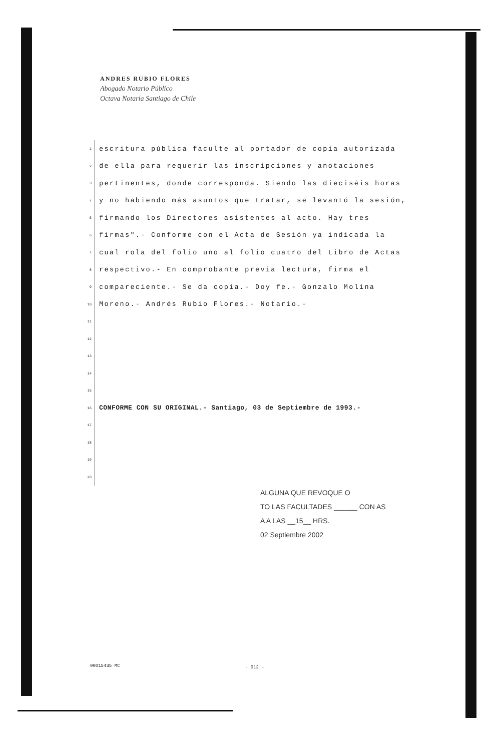ANDRES RUBIO FLORES
Abogado Notario Público
Octava Notaría Santiago de Chile
1
escritura pública faculte al portador de copia autorizada
2
de ella para requerir las inscripciones y anotaciones
3
pertinentes, donde corresponda. Siendo las dieciséis horas
4
y no habiendo más asuntos que tratar, se levantó la sesión,
5
firmando los Directores asistentes al acto. Hay tres
6
firmas".- Conforme con el Acta de Sesión ya indicada la
7
cual rola del folio uno al folio cuatro del Libro de Actas
8
respectivo.- En comprobante previa lectura, firma el
9
compareciente.- Se da copia.- Doy fe.- Gonzalo Molina
10
Moreno.- Andrés Rubio Flores.- Notario.-
11
12
13
14
15
16
CONFORME CON SU ORIGINAL.- Santiago, 03 de Septiembre de 1993.-
17
18
19
20
ALGUNA QUE REVOQUE O
TO LAS FACULTADES ______ CON AS
A A LAS __15__ HRS.
02 Septiembre 2002
00015435 MC - 012 -